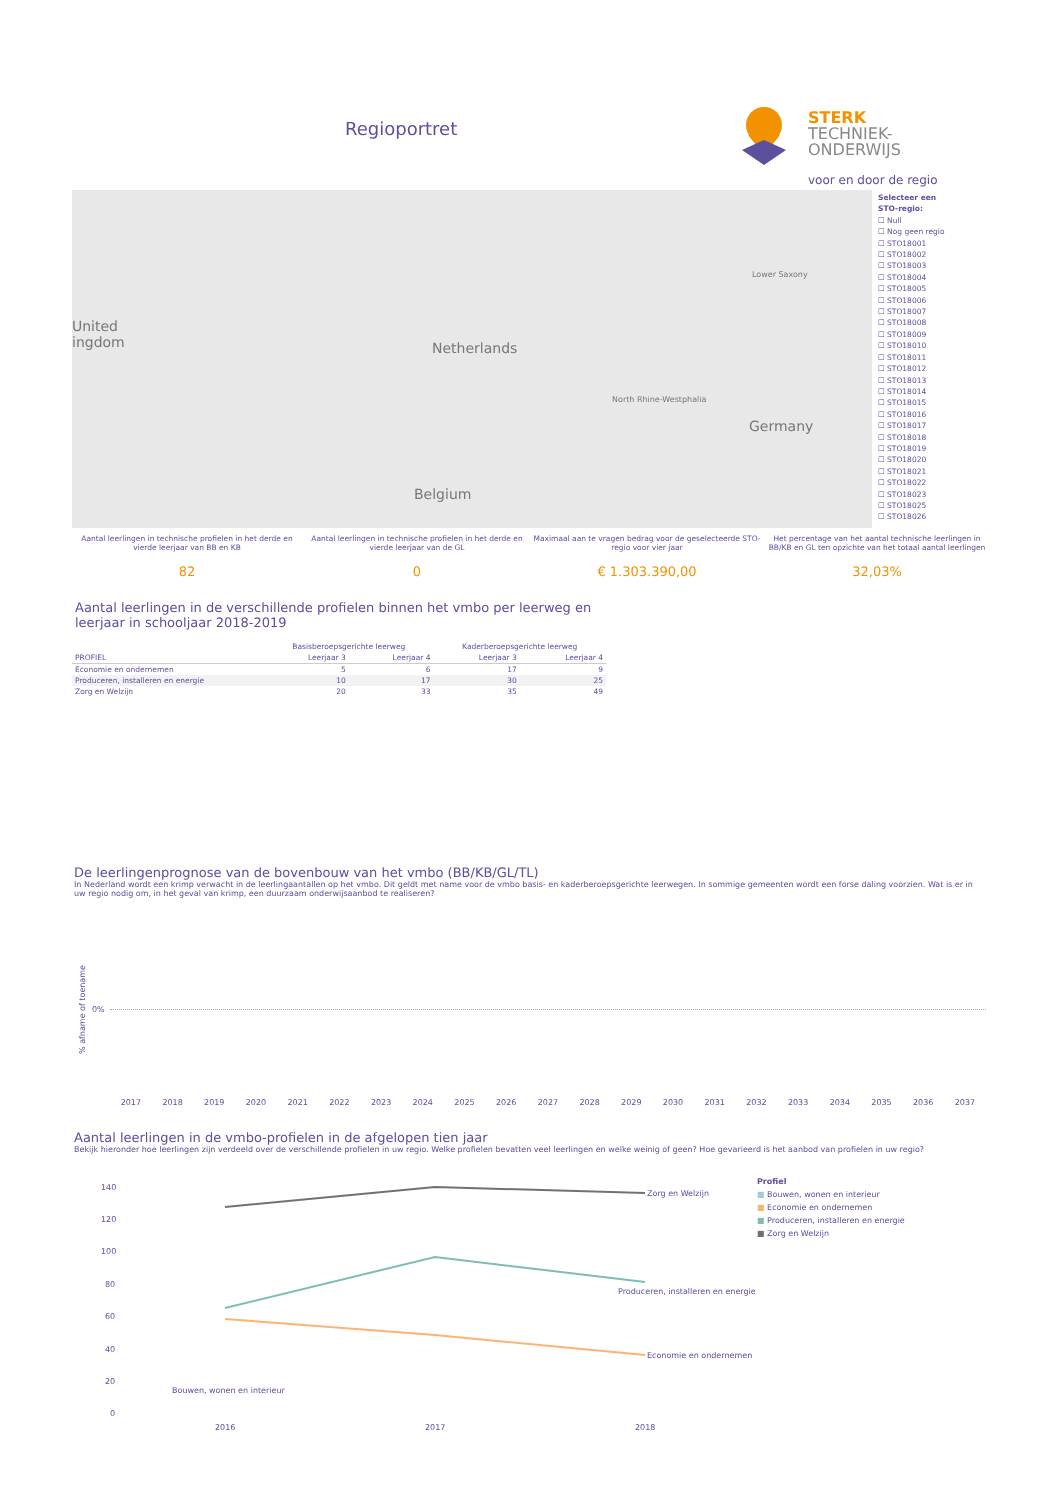Regioportret
STERK
TECHNIEK-
ONDERWIJS
voor en door de regio
United
ingdom Netherlands
Lower Saxony
North Rhine-Westphalia
Germany
Belgium
Selecteer een
STO-regio:
☐ Null
☐ Nog geen regio
☐ STO18001
☐ STO18002
☐ STO18003
☐ STO18004
☐ STO18005
☐ STO18006
☐ STO18007
☐ STO18008
☐ STO18009
☐ STO18010
☐ STO18011
☐ STO18012
☐ STO18013
☐ STO18014
☐ STO18015
☐ STO18016
☐ STO18017
☐ STO18018
☐ STO18019
☐ STO18020
☐ STO18021
☐ STO18022
☐ STO18023
☐ STO18025
☐ STO18026
Aantal leerlingen in technische profielen in het derde en vierde leerjaar van BB en KB
82
Aantal leerlingen in technische profielen in het derde en vierde leerjaar van de GL
0
Maximaal aan te vragen bedrag voor de geselecteerde STO-regio voor vier jaar
€ 1.303.390,00
Het percentage van het aantal technische leerlingen in BB/KB en GL ten opzichte van het totaal aantal leerlingen
32,03%
Aantal leerlingen in de verschillende profielen binnen het vmbo per leerweg en
leerjaar in schooljaar 2018-2019
| | Basisberoepsgerichte leerweg | | Kaderberoepsgerichte leerweg | |
| --- | --- | --- | --- | --- |
| PROFIEL | Leerjaar 3 | Leerjaar 4 | Leerjaar 3 | Leerjaar 4 |
| Economie en ondernemen | 5 | 6 | 17 | 9 |
| Produceren, installeren en energie | 10 | 17 | 30 | 25 |
| Zorg en Welzijn | 20 | 33 | 35 | 49 |
De leerlingenprognose van de bovenbouw van het vmbo (BB/KB/GL/TL)
In Nederland wordt een krimp verwacht in de leerlingaantallen op het vmbo. Dit geldt met name voor de vmbo basis- en kaderberoepsgerichte leerwegen. In sommige gemeenten wordt een forse daling voorzien. Wat is er in uw regio nodig om, in het geval van krimp, een duurzaam onderwijsaanbod te realiseren?
% afname of toename
0%
2017 2018 2019 2020 2021 2022 2023 2024 2025 2026 2027 2028 2029 2030 2031 2032 2033 2034 2035 2036 2037
Aantal leerlingen in de vmbo-profielen in de afgelopen tien jaar
Bekijk hieronder hoe leerlingen zijn verdeeld over de verschillende profielen in uw regio. Welke profielen bevatten veel leerlingen en welke weinig of geen? Hoe gevarieerd is het aanbod van profielen in uw regio?
140
120
100
80
60
40
20
0
Zorg en Welzijn
Produceren, installeren en energie
Economie en ondernemen
Bouwen, wonen en interieur
2016
2017
2018
Profiel
■ Bouwen, wonen en interieur
■ Economie en ondernemen
■ Produceren, installeren en energie
■ Zorg en Welzijn